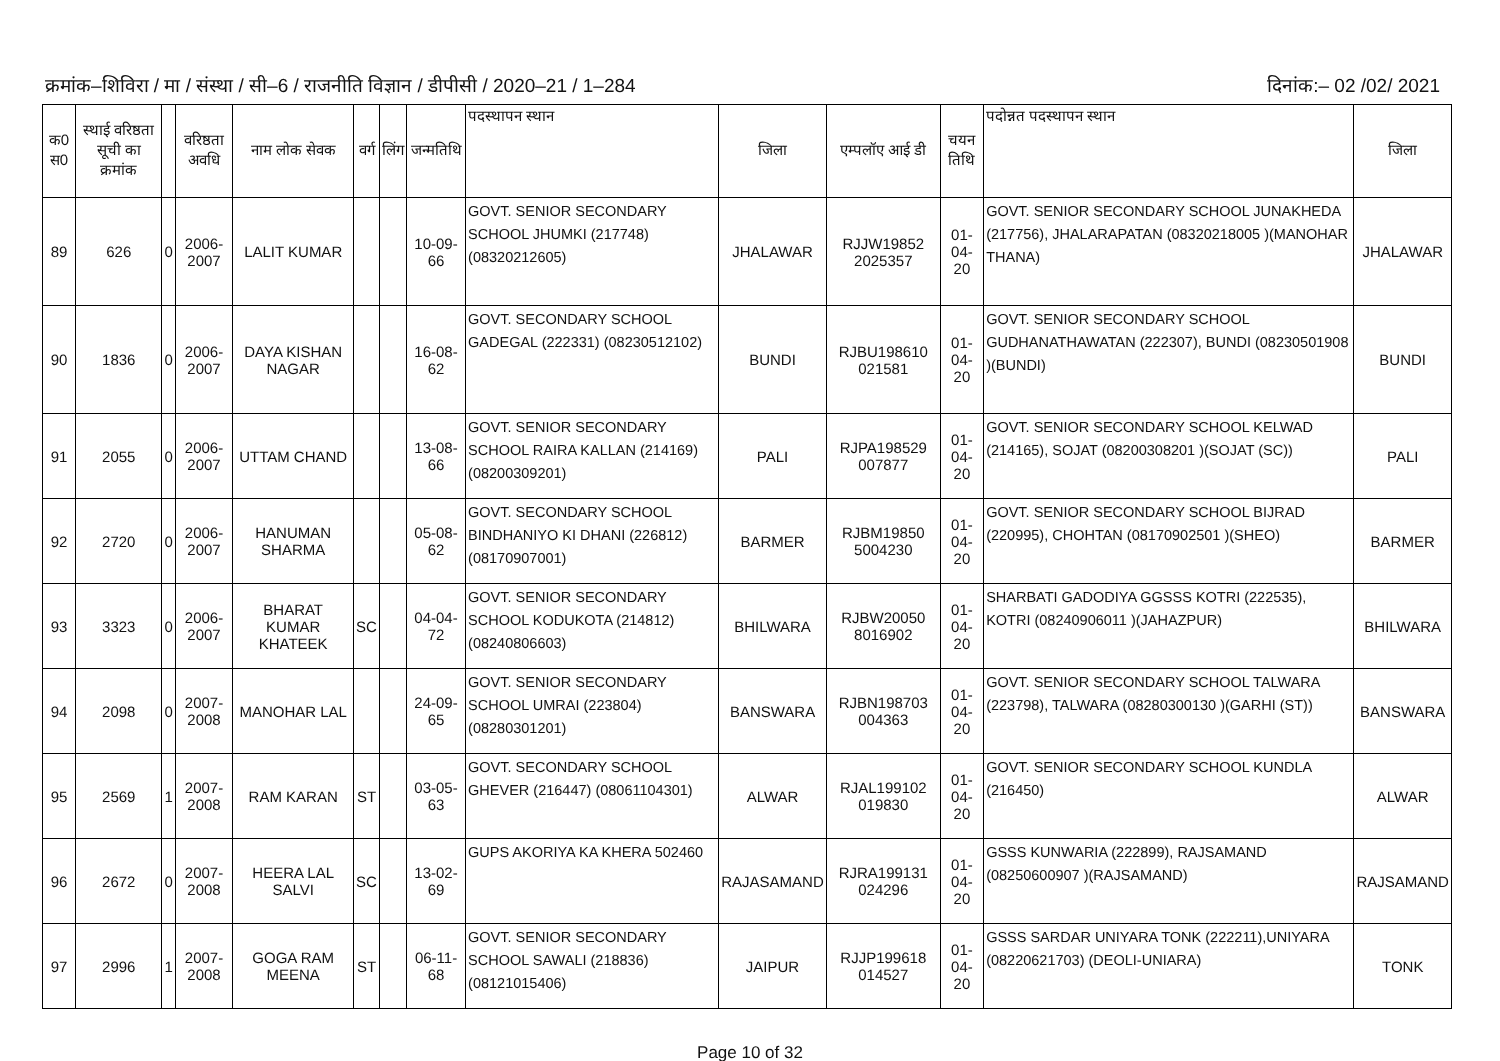क्रमांक–शिविरा / मा / संस्था / सी–6 / राजनीति विज्ञान / डीपीसी / 2020–21 / 1–284 दिनांक:– 02 /02/ 2021
| क0 स0 | स्थाई वरिष्ठता सूची का क्रमांक | | वरिष्ठता अवधि | नाम लोक सेवक | वर्ग | लिंग | जन्मतिथि | पदस्थापन स्थान | जिला | एम्पलॉए आई डी | चयन तिथि | पदोन्नत पदस्थापन स्थान | जिला |
| --- | --- | --- | --- | --- | --- | --- | --- | --- | --- | --- | --- | --- | --- |
| 89 | 626 | 0 | 2006-2007 | LALIT KUMAR | | | 10-09-66 | GOVT. SENIOR SECONDARY SCHOOL JHUMKI (217748) (08320212605) | JHALAWAR | RJJW19852 2025357 | 01-04-20 | GOVT. SENIOR SECONDARY SCHOOL JUNAKHEDA (217756), JHALARAPATAN (08320218005 )(MANOHAR THANA) | JHALAWAR |
| 90 | 1836 | 0 | 2006-2007 | DAYA KISHAN NAGAR | | | 16-08-62 | GOVT. SECONDARY SCHOOL GADEGAL (222331) (08230512102) | BUNDI | RJBU198610 021581 | 01-04-20 | GOVT. SENIOR SECONDARY SCHOOL GUDHANATHAWATAN (222307), BUNDI (08230501908 )(BUNDI) | BUNDI |
| 91 | 2055 | 0 | 2006-2007 | UTTAM CHAND | | | 13-08-66 | GOVT. SENIOR SECONDARY SCHOOL RAIRA KALLAN (214169) (08200309201) | PALI | RJPA198529 007877 | 01-04-20 | GOVT. SENIOR SECONDARY SCHOOL KELWAD (214165), SOJAT (08200308201 )(SOJAT (SC)) | PALI |
| 92 | 2720 | 0 | 2006-2007 | HANUMAN SHARMA | | | 05-08-62 | GOVT. SECONDARY SCHOOL BINDHANIYO KI DHANI (226812) (08170907001) | BARMER | RJBM19850 5004230 | 01-04-20 | GOVT. SENIOR SECONDARY SCHOOL BIJRAD (220995), CHOHTAN (08170902501 )(SHEO) | BARMER |
| 93 | 3323 | 0 | 2006-2007 | BHARAT KUMAR KHATEEK | SC | | 04-04-72 | GOVT. SENIOR SECONDARY SCHOOL KODUKOTA (214812) (08240806603) | BHILWARA | RJBW20050 8016902 | 01-04-20 | SHARBATI GADODIYA GGSSS KOTRI (222535), KOTRI (08240906011 )(JAHAZPUR) | BHILWARA |
| 94 | 2098 | 0 | 2007-2008 | MANOHAR LAL | | | 24-09-65 | GOVT. SENIOR SECONDARY SCHOOL UMRAI (223804) (08280301201) | BANSWARA | RJBN198703 004363 | 01-04-20 | GOVT. SENIOR SECONDARY SCHOOL TALWARA (223798), TALWARA (08280300130 )(GARHI (ST)) | BANSWARA |
| 95 | 2569 | 1 | 2007-2008 | RAM KARAN | ST | | 03-05-63 | GOVT. SECONDARY SCHOOL GHEVER (216447) (08061104301) | ALWAR | RJAL199102 019830 | 01-04-20 | GOVT. SENIOR SECONDARY SCHOOL KUNDLA (216450) | ALWAR |
| 96 | 2672 | 0 | 2007-2008 | HEERA LAL SALVI | SC | | 13-02-69 | GUPS AKORIYA KA KHERA 502460 | RAJASAMAND | RJRA199131 024296 | 01-04-20 | GSSS KUNWARIA (222899), RAJSAMAND (08250600907 )(RAJSAMAND) | RAJSAMAND |
| 97 | 2996 | 1 | 2007-2008 | GOGA RAM MEENA | ST | | 06-11-68 | GOVT. SENIOR SECONDARY SCHOOL SAWALI (218836) (08121015406) | JAIPUR | RJJP199618 014527 | 01-04-20 | GSSS SARDAR UNIYARA TONK (222211),UNIYARA (08220621703) (DEOLI-UNIARA) | TONK |
Page 10 of 32